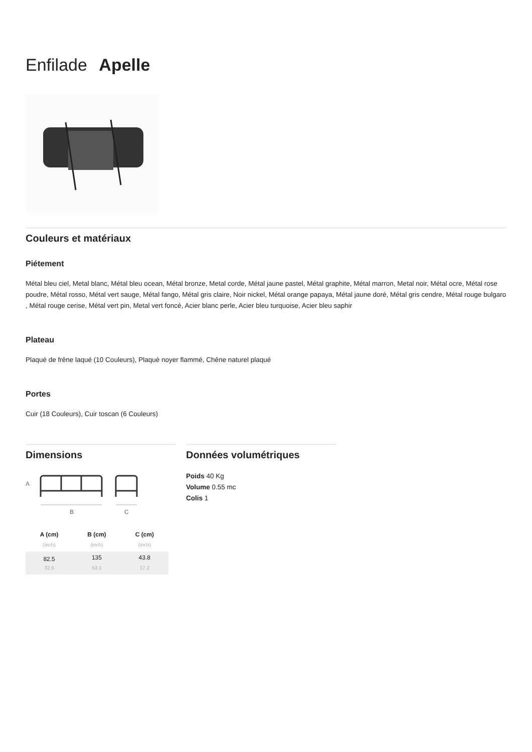Enfilade Apelle
Couleurs et matériaux
Piétement
Métal bleu ciel, Metal blanc, Métal bleu ocean, Métal bronze, Metal corde, Métal jaune pastel, Métal graphite, Métal marron, Metal noir, Métal ocre, Métal rose poudre, Métal rosso, Métal vert sauge, Métal fango, Métal gris claire, Noir nickel, Métal orange papaya, Métal jaune doré, Métal gris cendre, Métal rouge bulgaro , Métal rouge cerise, Métal vert pin, Metal vert foncé, Acier blanc perle, Acier bleu turquoise, Acier bleu saphir
Plateau
Plaqué de frêne laqué (10 Couleurs), Plaquè noyer flammé, Chêne naturel plaqué
Portes
Cuir (18 Couleurs), Cuir toscan (6 Couleurs)
Dimensions
A
B
C
| A (cm) | B (cm) | C (cm) |
| --- | --- | --- |
| (inch) | (inch) | (inch) |
| 82.5 | 135 | 43.8 |
| 32.5 | 53.1 | 17.2 |
Données volumétriques
Poids 40 Kg
Volume 0.55 mc
Colis 1